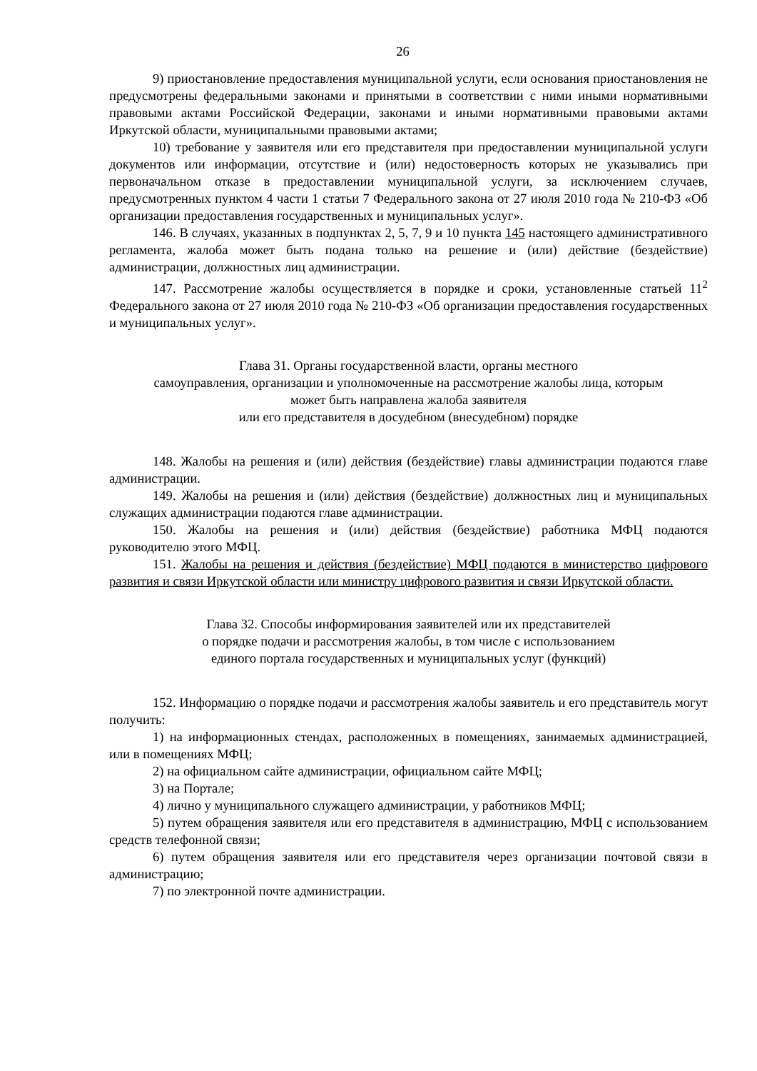26
9) приостановление предоставления муниципальной услуги, если основания приостановления не предусмотрены федеральными законами и принятыми в соответствии с ними иными нормативными правовыми актами Российской Федерации, законами и иными нормативными правовыми актами Иркутской области, муниципальными правовыми актами;
10) требование у заявителя или его представителя при предоставлении муниципальной услуги документов или информации, отсутствие и (или) недостоверность которых не указывались при первоначальном отказе в предоставлении муниципальной услуги, за исключением случаев, предусмотренных пунктом 4 части 1 статьи 7 Федерального закона от 27 июля 2010 года № 210-ФЗ «Об организации предоставления государственных и муниципальных услуг».
146. В случаях, указанных в подпунктах 2, 5, 7, 9 и 10 пункта 145 настоящего административного регламента, жалоба может быть подана только на решение и (или) действие (бездействие) администрации, должностных лиц администрации.
147. Рассмотрение жалобы осуществляется в порядке и сроки, установленные статьей 11<sup>2</sup> Федерального закона от 27 июля 2010 года № 210-ФЗ «Об организации предоставления государственных и муниципальных услуг».
Глава 31. Органы государственной власти, органы местного
самоуправления, организации и уполномоченные на рассмотрение жалобы лица, которым
может быть направлена жалоба заявителя
или его представителя в досудебном (внесудебном) порядке
148. Жалобы на решения и (или) действия (бездействие) главы администрации подаются главе администрации.
149. Жалобы на решения и (или) действия (бездействие) должностных лиц и муниципальных служащих администрации подаются главе администрации.
150. Жалобы на решения и (или) действия (бездействие) работника МФЦ подаются руководителю этого МФЦ.
151. Жалобы на решения и действия (бездействие) МФЦ подаются в министерство цифрового развития и связи Иркутской области или министру цифрового развития и связи Иркутской области.
Глава 32. Способы информирования заявителей или их представителей
о порядке подачи и рассмотрения жалобы, в том числе с использованием
единого портала государственных и муниципальных услуг (функций)
152. Информацию о порядке подачи и рассмотрения жалобы заявитель и его представитель могут получить:
1) на информационных стендах, расположенных в помещениях, занимаемых администрацией, или в помещениях МФЦ;
2) на официальном сайте администрации, официальном сайте МФЦ;
3) на Портале;
4) лично у муниципального служащего администрации, у работников МФЦ;
5) путем обращения заявителя или его представителя в администрацию, МФЦ с использованием средств телефонной связи;
6) путем обращения заявителя или его представителя через организации почтовой связи в администрацию;
7) по электронной почте администрации.